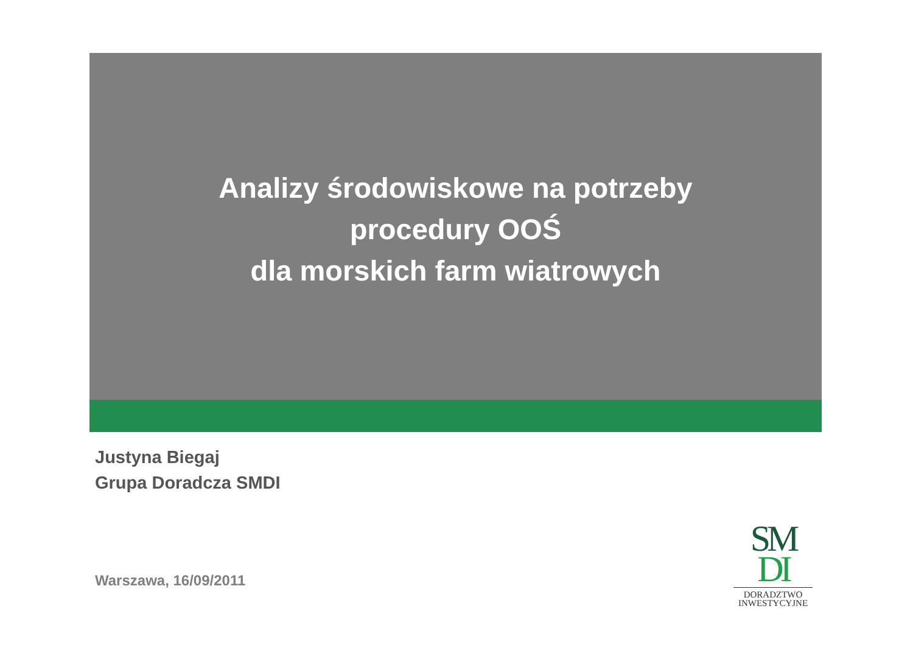Analizy środowiskowe na potrzeby
procedury OOŚ
dla morskich farm wiatrowych
Justyna Biegaj
Grupa Doradcza SMDI
Warszawa, 16/09/2011
SM
DI
DORADZTWO
INWESTYCYJNE